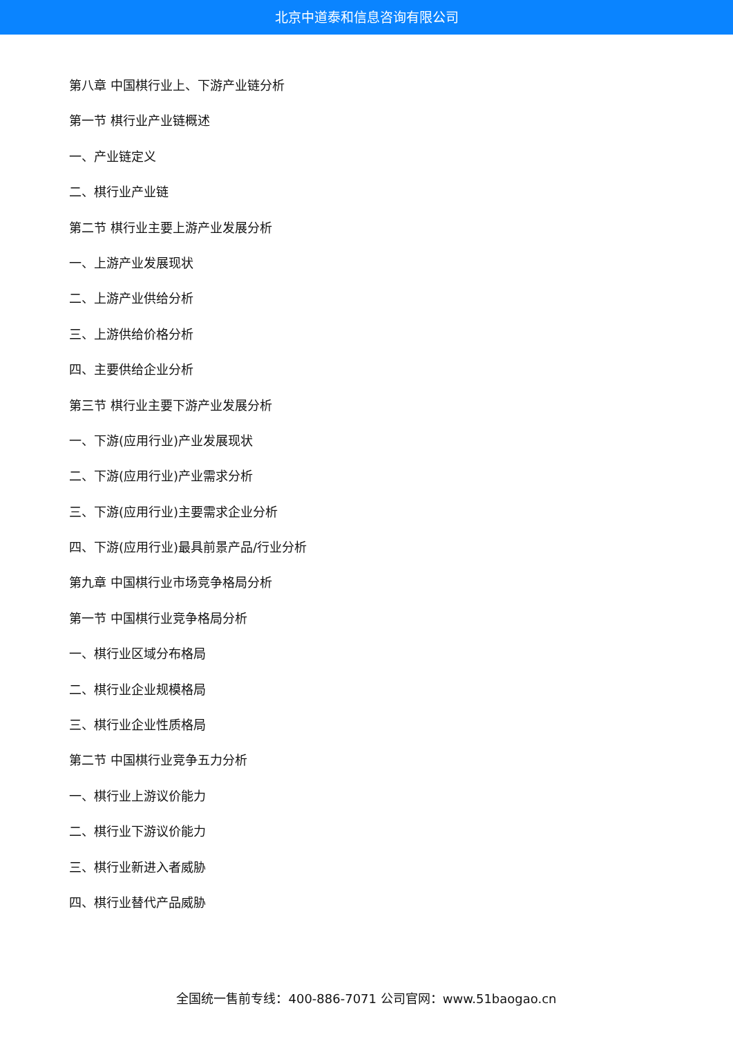北京中道泰和信息咨询有限公司
第八章 中国棋行业上、下游产业链分析
第一节 棋行业产业链概述
一、产业链定义
二、棋行业产业链
第二节 棋行业主要上游产业发展分析
一、上游产业发展现状
二、上游产业供给分析
三、上游供给价格分析
四、主要供给企业分析
第三节 棋行业主要下游产业发展分析
一、下游(应用行业)产业发展现状
二、下游(应用行业)产业需求分析
三、下游(应用行业)主要需求企业分析
四、下游(应用行业)最具前景产品/行业分析
第九章 中国棋行业市场竞争格局分析
第一节 中国棋行业竞争格局分析
一、棋行业区域分布格局
二、棋行业企业规模格局
三、棋行业企业性质格局
第二节 中国棋行业竞争五力分析
一、棋行业上游议价能力
二、棋行业下游议价能力
三、棋行业新进入者威胁
四、棋行业替代产品威胁
全国统一售前专线：400-886-7071 公司官网：www.51baogao.cn